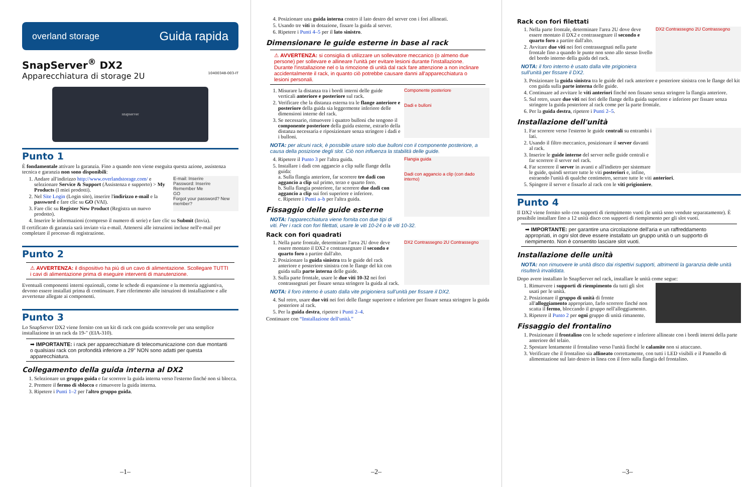overland storage Guida rapida
SnapServer<sup>®</sup> DX2
Apparecchiatura di storage 2U 10400348-003-IT
snapserver
Punto 1
È fondamentale attivare la garanzia. Fino a quando non viene eseguita questa azione, assistenza tecnica e garanzia non sono disponibili:
E-mail: Inserire
Password: Inserire
Remember Me
GO
Forgot your password? New member?
1. Andare all'indirizzo http://www.overlandstorage.com/ e selezionare Service & Support (Assistenza e supporto) > My Products (I miei prodotti).
2. Nel Site Login (Login sito), inserire l'indirizzo e-mail e la password e fare clic su GO (VAI).
3. Fare clic su Register New Product (Registra un nuovo prodotto).
4. Inserire le informazioni (compreso il numero di serie) e fare clic su Submit (Invia).
Il certificato di garanzia sarà inviato via e-mail. Attenersi alle istruzioni incluse nell'e-mail per completare il processo di registrazione.
Punto 2
⚠ AVVERTENZA: il dispositivo ha più di un cavo di alimentazione. Scollegare TUTTI i cavi di alimentazione prima di eseguire interventi di manutenzione.
Eventuali componenti interni opzionali, come le schede di espansione e la memoria aggiuntiva, devono essere installati prima di continuare. Fare riferimento alle istruzioni di installazione e alle avvertenze allegate ai componenti.
Punto 3
Lo SnapServer DX2 viene fornito con un kit di rack con guida scorrevole per una semplice installazione in un rack da 19-" (EIA-310).
➡ IMPORTANTE: i rack per apparecchiature di telecomunicazione con due montanti o qualsiasi rack con profondità inferiore a 29" NON sono adatti per questa apparecchiatura.
Collegamento della guida interna al DX2
1. Selezionare un gruppo guida e far scorrere la guida interna verso l'esterno finché non si blocca.
2. Premere il fermo di sblocco e rimuovere la guida interna.
3. Ripetere i Punti 1–2 per l'altro gruppo guida.
–1–
4. Posizionare una guida interna contro il lato destro del server con i fori allineati.
5. Usando tre viti in dotazione, fissare la guida al server.
6. Ripetere i Punti 4–5 per il lato sinistro.
Dimensionare le guide esterne in base al rack
⚠ AVVERTENZA: si consiglia di utilizzare un sollevatore meccanico (o almeno due persone) per sollevare e allineare l'unità per evitare lesioni durante l'installazione. Durante l'installazione nel o la rimozione di unità dal rack fare attenzione a non inclinare accidentalmente il rack, in quanto ciò potrebbe causare danni all'apparecchiatura o lesioni personali.
Componente posteriore
Dadi e bulloni
1. Misurare la distanza tra i bordi interni delle guide verticali anteriore e posteriore sul rack.
2. Verificare che la distanza esterna tra le flange anteriore e posteriore della guida sia leggermente inferiore delle dimensioni interne del rack.
3. Se necessario, rimuovere i quattro bulloni che tengono il componente posteriore della guida esterne, estrarlo della distanza necessaria e riposizionare senza stringere i dadi e i bulloni.
NOTA: per alcuni rack, è possibile usare solo due bulloni con il componente posteriore, a causa della posizione degli slot. Ciò non influenza la stabilità delle guide.
Flangia guida
Dadi con aggancio a clip (con dado interno)
4. Ripetere il Punto 3 per l'altra guida.
5. Installare i dadi con aggancio a clip sulle flange della guida:
a. Sulla flangia anteriore, far scorrere tre dadi con aggancio a clip sul primo, terzo e quarto foro.
b. Sulla flangia posteriore, far scorrere due dadi con aggancio a clip sui fori superiore e inferiore.
c. Ripetere i Punti a–b per l'altra guida.
Fissaggio delle guide esterne
NOTA: l'apparecchiatura viene fornita con due tipi di viti. Per i rack con fori filettati, usare le viti 10-24 o le viti 10-32.
Rack con fori quadrati
DX2 Contrassegno 2U Contrassegno
1. Nella parte frontale, determinare l'area 2U dove deve essere montato il DX2 e contrassegnare il secondo e quarto foro a partire dall'alto.
2. Posizionare la guida sinistra tra le guide del rack anteriore e posteriore sinistra con le flange del kit con guida sulla parte interna delle guide.
3. Sulla parte frontale, usare le due viti 10-32 nei fori contrassegnati per fissare senza stringere la guida al rack.
NOTA: il foro interno è usato dalla vite prigioniera sull'unità per fissare il DX2.
4. Sul retro, usare due viti nei fori delle flange superiore e inferiore per fissare senza stringere la guida posteriore al rack.
5. Per la guida destra, ripetere i Punti 2–4.
Continuare con “Installazione dell'unità.”
–2–
Rack con fori filettati
DX2 Contrassegno 2U Contrassegno
1. Nella parte frontale, determinare l'area 2U dove deve essere montato il DX2 e contrassegnare il secondo e quarto foro a partire dall'alto.
2. Avvitare due viti nei fori contrassegnati nella parte frontale fino a quando le punte non sono allo stesso livello del bordo interno della guida del rack.
NOTA: il foro interno è usato dalla vite prigioniera sull'unità per fissare il DX2.
3. Posizionare la guida sinistra tra le guide del rack anteriore e posteriore sinistra con le flange del kit con guida sulla parte interna delle guide.
4. Continuare ad avvitare le viti anteriori finché non fissano senza stringere la flangia anteriore.
5. Sul retro, usare due viti nei fori delle flange della guida superiore e inferiore per fissare senza stringere la guida posteriore al rack come per la parte frontale.
6. Per la guida destra, ripetere i Punti 2–5.
Installazione dell'unità
1. Far scorrere verso l'esterno le guide centrali su entrambi i lati.
2. Usando il filtro meccanico, posizionare il server davanti al rack.
3. Inserire le guide interne del server nelle guide centrali e far scorrere il server nel rack.
4. Far scorrere il server in avanti e all'indietro per sistemare le guide, quindi serrare tutte le viti posteriori e, infine, estraendo l'unità di qualche centimetro, serrare tutte le viti anteriori.
5. Spingere il server e fissarlo al rack con le viti prigioniere.
Punto 4
Il DX2 viene fornito solo con supporti di riempimento vuoti (le unità sono vendute separatamente). È possibile installare fino a 12 unità disco con supporti di riempimento per gli slot vuoti.
➡ IMPORTANTE: per garantire una circolazione dell'aria e un raffreddamento appropriati, in ogni slot deve essere installato un gruppo unità o un supporto di riempimento. Non è consentito lasciare slot vuoti.
Installazione delle unità
NOTA: non rimuovere le unità disco dai rispettivi supporti, altrimenti la garanzia delle unità risulterà invalidata.
Dopo avere installato lo SnapServer nel rack, installare le unità come segue:
1. Rimuovere i supporti di riempimento da tutti gli slot usati per le unità.
2. Posizionare il gruppo di unità di fronte all'alloggiamento appropriato, farlo scorrere finché non scatta il fermo, bloccando il gruppo nell'alloggiamento.
3. Ripetere il Punto 2 per ogni gruppo di unità rimanente.
Fissaggio del frontalino
1. Posizionare il frontalino con le schede superiore e inferiore allineate con i bordi interni della parte anteriore del telaio.
2. Spostare lentamente il frontalino verso l'unità finché le calamite non si attaccano.
3. Verificare che il frontalino sia allineato correttamente, con tutti i LED visibili e il Pannello di alimentazione sul lato destro in linea con il foro sulla flangia del frontalino.
–3–